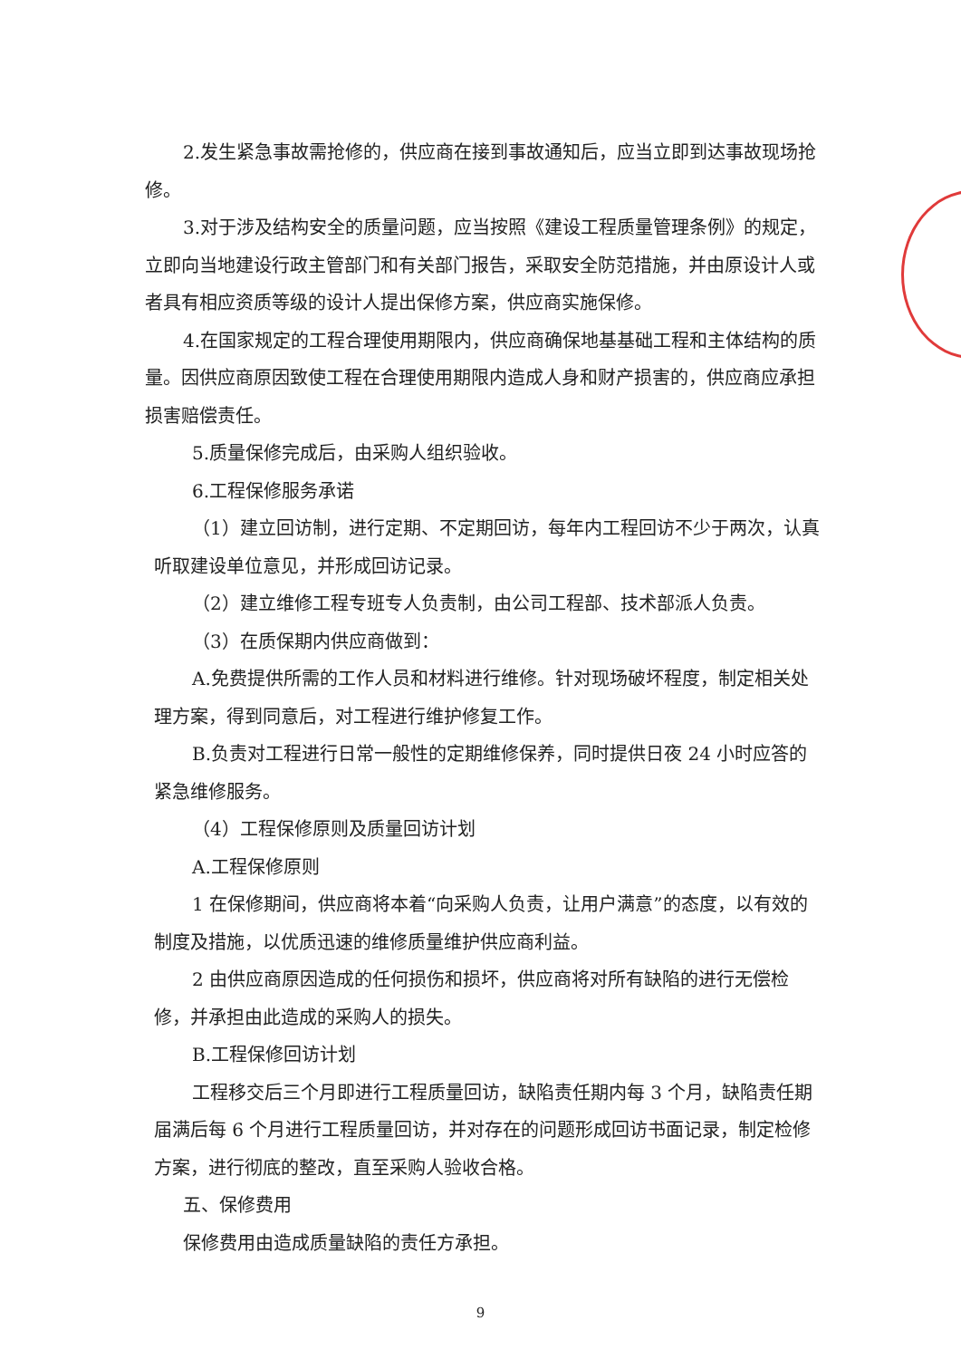2.发生紧急事故需抢修的，供应商在接到事故通知后，应当立即到达事故现场抢修。
3.对于涉及结构安全的质量问题，应当按照《建设工程质量管理条例》的规定，立即向当地建设行政主管部门和有关部门报告，采取安全防范措施，并由原设计人或者具有相应资质等级的设计人提出保修方案，供应商实施保修。
4.在国家规定的工程合理使用期限内，供应商确保地基基础工程和主体结构的质量。因供应商原因致使工程在合理使用期限内造成人身和财产损害的，供应商应承担损害赔偿责任。
5.质量保修完成后，由采购人组织验收。
6.工程保修服务承诺
（1）建立回访制，进行定期、不定期回访，每年内工程回访不少于两次，认真听取建设单位意见，并形成回访记录。
（2）建立维修工程专班专人负责制，由公司工程部、技术部派人负责。
（3）在质保期内供应商做到：
A.免费提供所需的工作人员和材料进行维修。针对现场破坏程度，制定相关处理方案，得到同意后，对工程进行维护修复工作。
B.负责对工程进行日常一般性的定期维修保养，同时提供日夜 24 小时应答的紧急维修服务。
（4）工程保修原则及质量回访计划
A.工程保修原则
1 在保修期间，供应商将本着“向采购人负责，让用户满意”的态度，以有效的制度及措施，以优质迅速的维修质量维护供应商利益。
2 由供应商原因造成的任何损伤和损坏，供应商将对所有缺陷的进行无偿检修，并承担由此造成的采购人的损失。
B.工程保修回访计划
工程移交后三个月即进行工程质量回访，缺陷责任期内每 3 个月，缺陷责任期届满后每 6 个月进行工程质量回访，并对存在的问题形成回访书面记录，制定检修方案，进行彻底的整改，直至采购人验收合格。
五、保修费用
保修费用由造成质量缺陷的责任方承担。
9